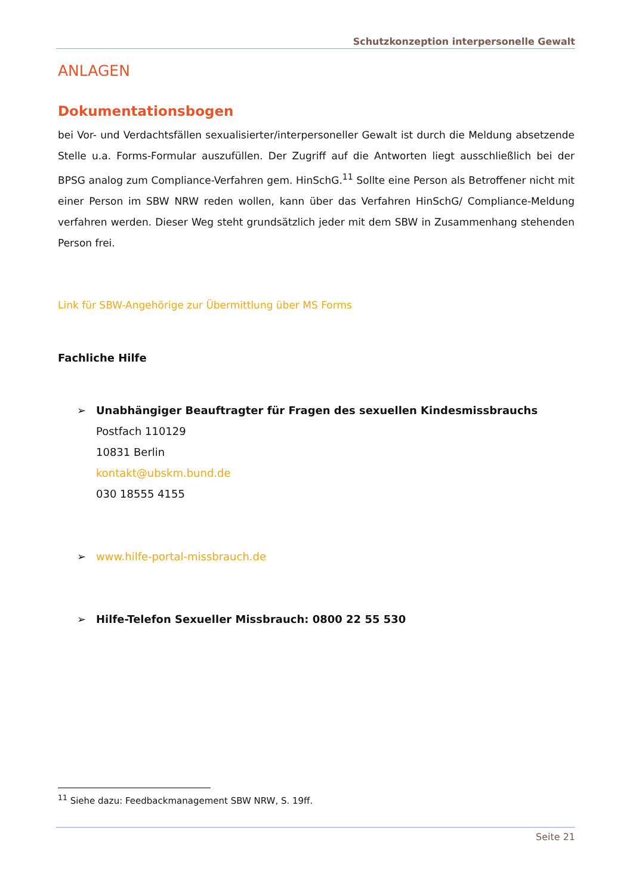Schutzkonzeption interpersonelle Gewalt
ANLAGEN
Dokumentationsbogen
bei Vor- und Verdachtsfällen sexualisierter/interpersoneller Gewalt ist durch die Meldung absetzende Stelle u.a. Forms-Formular auszufüllen. Der Zugriff auf die Antworten liegt ausschließlich bei der BPSG analog zum Compliance-Verfahren gem. HinSchG.<sup>11</sup> Sollte eine Person als Betroffener nicht mit einer Person im SBW NRW reden wollen, kann über das Verfahren HinSchG/ Compliance-Meldung verfahren werden. Dieser Weg steht grundsätzlich jeder mit dem SBW in Zusammenhang stehenden Person frei.
Link für SBW-Angehörige zur Übermittlung über MS Forms
Fachliche Hilfe
➢ Unabhängiger Beauftragter für Fragen des sexuellen Kindesmissbrauchs
Postfach 110129
10831 Berlin
kontakt@ubskm.bund.de
030 18555 4155
➢ www.hilfe-portal-missbrauch.de
➢ Hilfe-Telefon Sexueller Missbrauch: 0800 22 55 530
<sup>11</sup> Siehe dazu: Feedbackmanagement SBW NRW, S. 19ff.
Seite 21